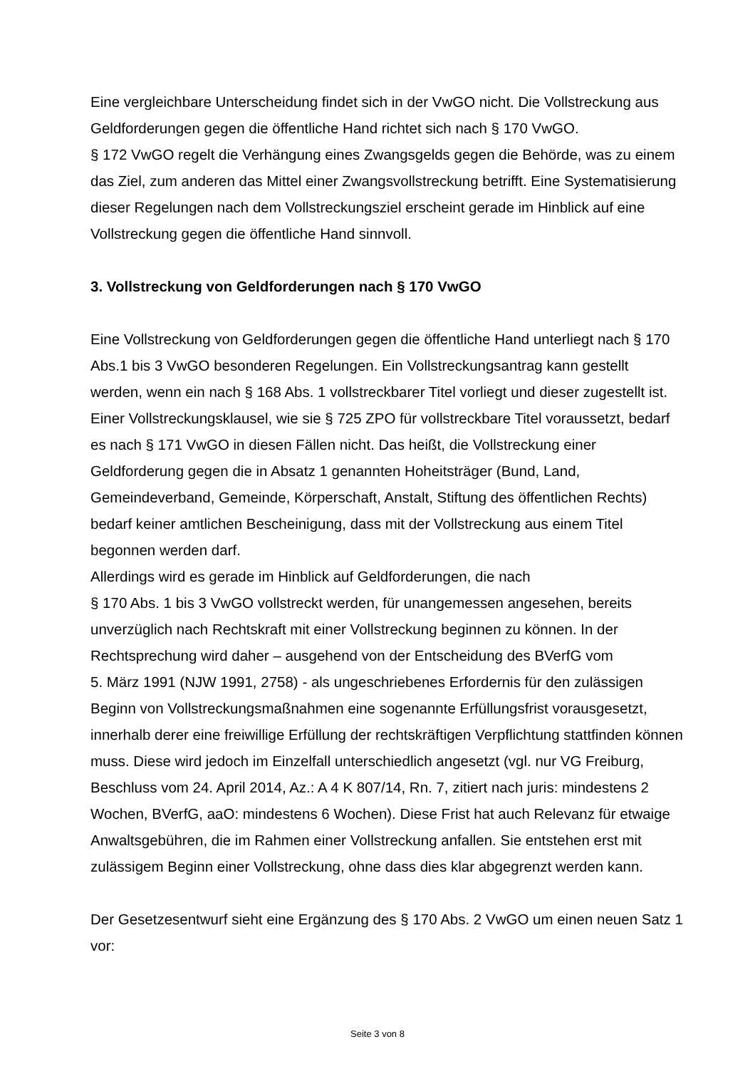Eine vergleichbare Unterscheidung findet sich in der VwGO nicht. Die Vollstreckung aus Geldforderungen gegen die öffentliche Hand richtet sich nach § 170 VwGO.
§ 172 VwGO regelt die Verhängung eines Zwangsgelds gegen die Behörde, was zu einem das Ziel, zum anderen das Mittel einer Zwangsvollstreckung betrifft. Eine Systematisierung dieser Regelungen nach dem Vollstreckungsziel erscheint gerade im Hinblick auf eine Vollstreckung gegen die öffentliche Hand sinnvoll.
3. Vollstreckung von Geldforderungen nach § 170 VwGO
Eine Vollstreckung von Geldforderungen gegen die öffentliche Hand unterliegt nach § 170 Abs.1 bis 3 VwGO besonderen Regelungen. Ein Vollstreckungsantrag kann gestellt werden, wenn ein nach § 168 Abs. 1 vollstreckbarer Titel vorliegt und dieser zugestellt ist. Einer Vollstreckungsklausel, wie sie § 725 ZPO für vollstreckbare Titel voraussetzt, bedarf es nach § 171 VwGO in diesen Fällen nicht. Das heißt, die Vollstreckung einer Geldforderung gegen die in Absatz 1 genannten Hoheitsträger (Bund, Land, Gemeindeverband, Gemeinde, Körperschaft, Anstalt, Stiftung des öffentlichen Rechts) bedarf keiner amtlichen Bescheinigung, dass mit der Vollstreckung aus einem Titel begonnen werden darf.
Allerdings wird es gerade im Hinblick auf Geldforderungen, die nach
§ 170 Abs. 1 bis 3 VwGO vollstreckt werden, für unangemessen angesehen, bereits unverzüglich nach Rechtskraft mit einer Vollstreckung beginnen zu können. In der Rechtsprechung wird daher – ausgehend von der Entscheidung des BVerfG vom
5. März 1991 (NJW 1991, 2758) - als ungeschriebenes Erfordernis für den zulässigen Beginn von Vollstreckungsmaßnahmen eine sogenannte Erfüllungsfrist vorausgesetzt, innerhalb derer eine freiwillige Erfüllung der rechtskräftigen Verpflichtung stattfinden können muss. Diese wird jedoch im Einzelfall unterschiedlich angesetzt (vgl. nur VG Freiburg, Beschluss vom 24. April 2014, Az.: A 4 K 807/14, Rn. 7, zitiert nach juris: mindestens 2 Wochen, BVerfG, aaO: mindestens 6 Wochen). Diese Frist hat auch Relevanz für etwaige Anwaltsgebühren, die im Rahmen einer Vollstreckung anfallen. Sie entstehen erst mit zulässigem Beginn einer Vollstreckung, ohne dass dies klar abgegrenzt werden kann.
Der Gesetzesentwurf sieht eine Ergänzung des § 170 Abs. 2 VwGO um einen neuen Satz 1 vor:
Seite 3 von 8